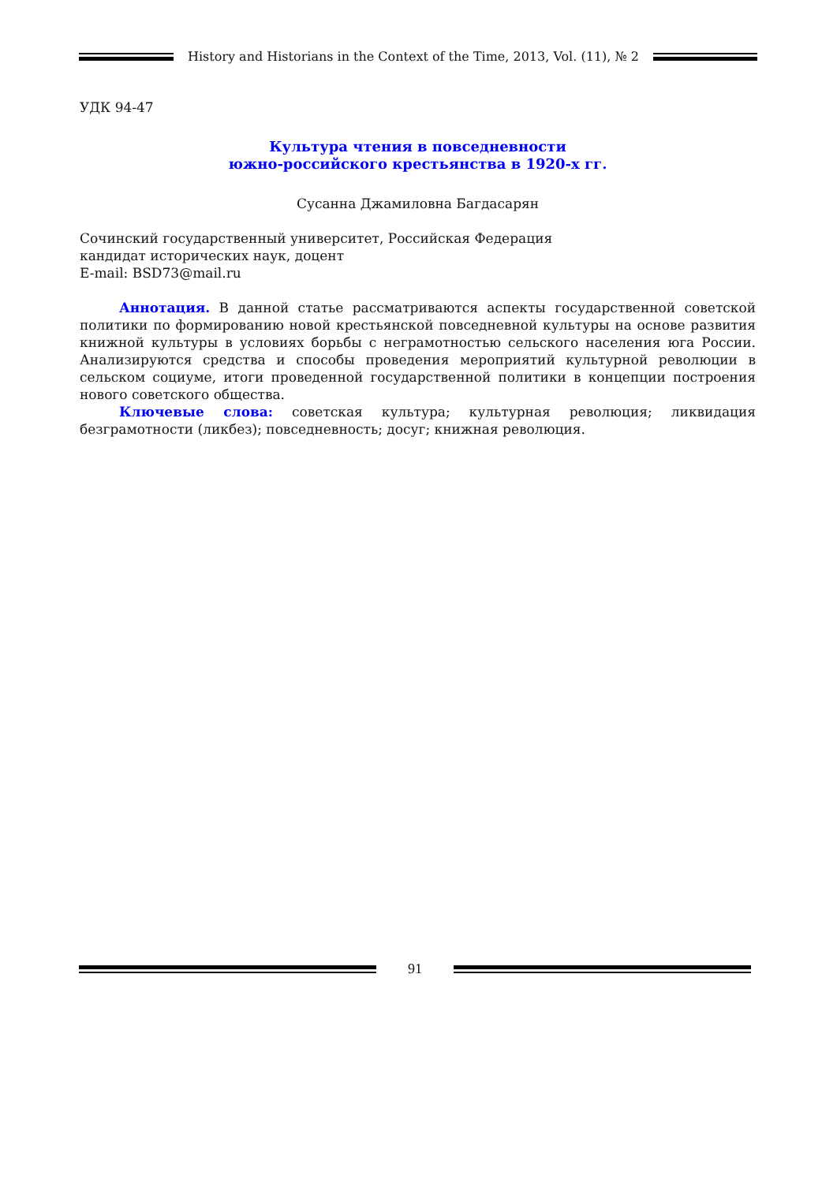History and Historians in the Context of the Time, 2013, Vol. (11), № 2
УДК 94-47
Культура чтения в повседневности
южно-российского крестьянства в 1920-х гг.
Сусанна Джамиловна Багдасарян
Сочинский государственный университет, Российская Федерация
кандидат исторических наук, доцент
E-mail: BSD73@mail.ru
Аннотация. В данной статье рассматриваются аспекты государственной советской политики по формированию новой крестьянской повседневной культуры на основе развития книжной культуры в условиях борьбы с неграмотностью сельского населения юга России. Анализируются средства и способы проведения мероприятий культурной революции в сельском социуме, итоги проведенной государственной политики в концепции построения нового советского общества.
Ключевые слова: советская культура; культурная революция; ликвидация безграмотности (ликбез); повседневность; досуг; книжная революция.
91